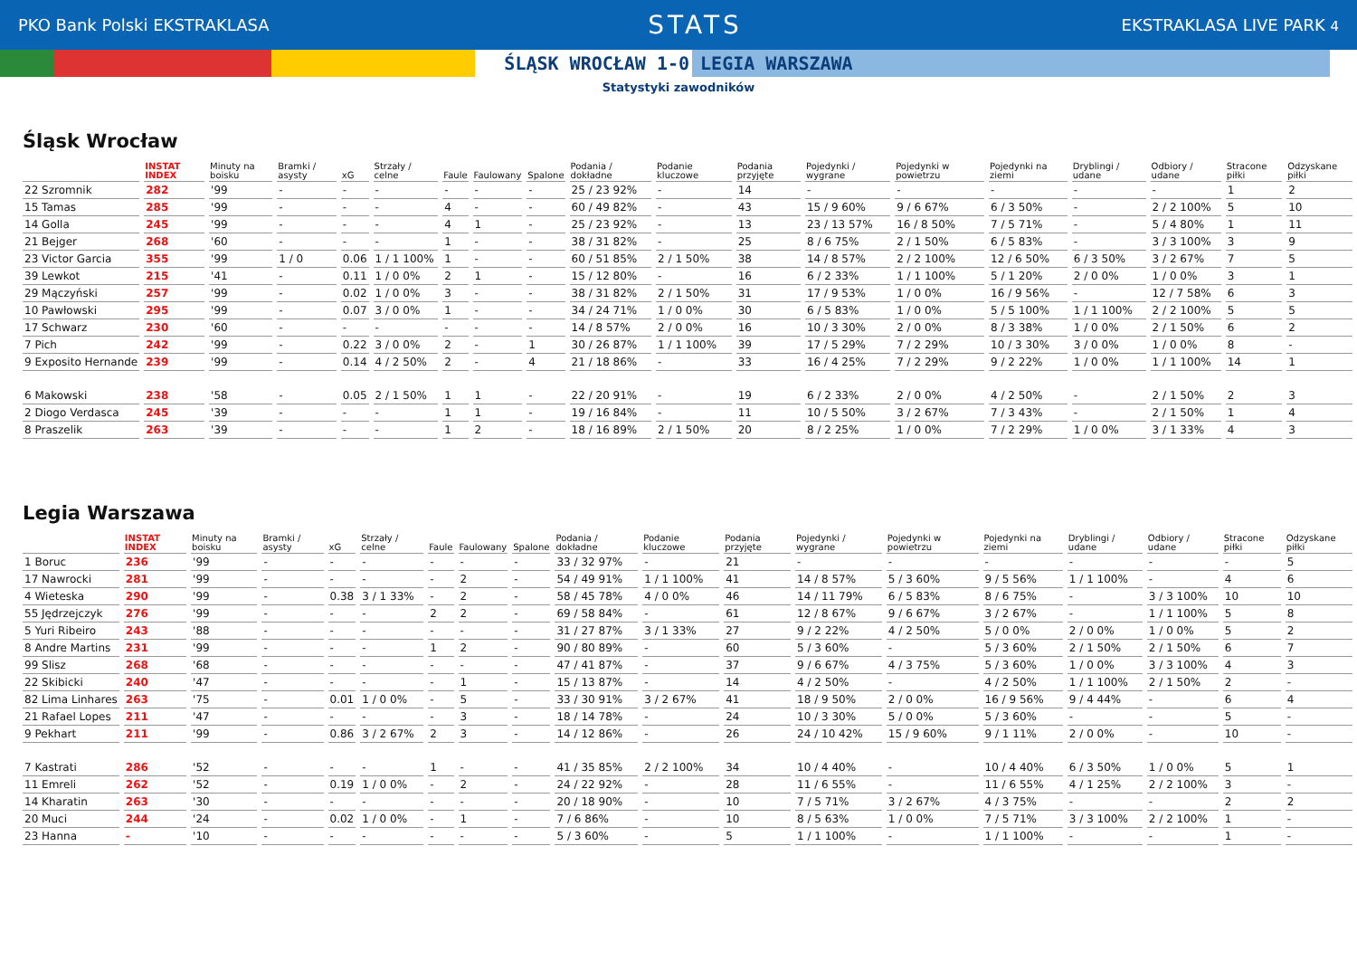PKO Bank Polski EKSTRAKLASA STATS EKSTRAKLASA LIVE PARK 4
ŚLĄSK WROCŁAW 1-0 LEGIA WARSZAWA
Statystyki zawodników
Śląsk Wrocław
| | INSTAT INDEX | Minuty na boisku | Bramki / asysty | xG | Strzały / celne | Faule | Faulowany | Spalone | Podania / dokładne | Podanie kluczowe | Podania przyjęte | Pojedynki / wygrane | Pojedynki w powietrzu | Pojedynki na ziemi | Dryblingi / udane | Odbiory / udane | Stracone piłki | Odzyskane piłki |
| --- | --- | --- | --- | --- | --- | --- | --- | --- | --- | --- | --- | --- | --- | --- | --- | --- | --- | --- |
| 22 Szromnik | 282 | '99 | - | - | - | - | - | - | 25 / 23 92% | - | 14 | - | - | - | - | - | 1 | 2 |
| 15 Tamas | 285 | '99 | - | - | - | 4 | - | - | 60 / 49 82% | - | 43 | 15 / 9 60% | 9 / 6 67% | 6 / 3 50% | - | 2 / 2 100% | 5 | 10 |
| 14 Golla | 245 | '99 | - | - | - | 4 | 1 | - | 25 / 23 92% | - | 13 | 23 / 13 57% | 16 / 8 50% | 7 / 5 71% | - | 5 / 4 80% | 1 | 11 |
| 21 Bejger | 268 | '60 | - | - | - | 1 | - | - | 38 / 31 82% | - | 25 | 8 / 6 75% | 2 / 1 50% | 6 / 5 83% | - | 3 / 3 100% | 3 | 9 |
| 23 Victor Garcia | 355 | '99 | 1 / 0 | 0.06 | 1 / 1 100% | 1 | - | - | 60 / 51 85% | 2 / 1 50% | 38 | 14 / 8 57% | 2 / 2 100% | 12 / 6 50% | 6 / 3 50% | 3 / 2 67% | 7 | 5 |
| 39 Lewkot | 215 | '41 | - | 0.11 | 1 / 0 0% | 2 | 1 | - | 15 / 12 80% | - | 16 | 6 / 2 33% | 1 / 1 100% | 5 / 1 20% | 2 / 0 0% | 1 / 0 0% | 3 | 1 |
| 29 Mączyński | 257 | '99 | - | 0.02 | 1 / 0 0% | 3 | - | - | 38 / 31 82% | 2 / 1 50% | 31 | 17 / 9 53% | 1 / 0 0% | 16 / 9 56% | - | 12 / 7 58% | 6 | 3 |
| 10 Pawłowski | 295 | '99 | - | 0.07 | 3 / 0 0% | 1 | - | - | 34 / 24 71% | 1 / 0 0% | 30 | 6 / 5 83% | 1 / 0 0% | 5 / 5 100% | 1 / 1 100% | 2 / 2 100% | 5 | 5 |
| 17 Schwarz | 230 | '60 | - | - | - | - | - | - | 14 / 8 57% | 2 / 0 0% | 16 | 10 / 3 30% | 2 / 0 0% | 8 / 3 38% | 1 / 0 0% | 2 / 1 50% | 6 | 2 |
| 7 Pich | 242 | '99 | - | 0.22 | 3 / 0 0% | 2 | - | 1 | 30 / 26 87% | 1 / 1 100% | 39 | 17 / 5 29% | 7 / 2 29% | 10 / 3 30% | 3 / 0 0% | 1 / 0 0% | 8 | - |
| 9 Exposito Hernande | 239 | '99 | - | 0.14 | 4 / 2 50% | 2 | - | 4 | 21 / 18 86% | - | 33 | 16 / 4 25% | 7 / 2 29% | 9 / 2 22% | 1 / 0 0% | 1 / 1 100% | 14 | 1 |
| 6 Makowski | 238 | '58 | - | 0.05 | 2 / 1 50% | 1 | 1 | - | 22 / 20 91% | - | 19 | 6 / 2 33% | 2 / 0 0% | 4 / 2 50% | - | 2 / 1 50% | 2 | 3 |
| 2 Diogo Verdasca | 245 | '39 | - | - | - | 1 | 1 | - | 19 / 16 84% | - | 11 | 10 / 5 50% | 3 / 2 67% | 7 / 3 43% | - | 2 / 1 50% | 1 | 4 |
| 8 Praszelik | 263 | '39 | - | - | - | 1 | 2 | - | 18 / 16 89% | 2 / 1 50% | 20 | 8 / 2 25% | 1 / 0 0% | 7 / 2 29% | 1 / 0 0% | 3 / 1 33% | 4 | 3 |
Legia Warszawa
| | INSTAT INDEX | Minuty na boisku | Bramki / asysty | xG | Strzały / celne | Faule | Faulowany | Spalone | Podania / dokładne | Podanie kluczowe | Podania przyjęte | Pojedynki / wygrane | Pojedynki w powietrzu | Pojedynki na ziemi | Dryblingi / udane | Odbiory / udane | Stracone piłki | Odzyskane piłki |
| --- | --- | --- | --- | --- | --- | --- | --- | --- | --- | --- | --- | --- | --- | --- | --- | --- | --- | --- |
| 1 Boruc | 236 | '99 | - | - | - | - | - | - | 33 / 32 97% | - | 21 | - | - | - | - | - | - | 5 |
| 17 Nawrocki | 281 | '99 | - | - | - | - | 2 | - | 54 / 49 91% | 1 / 1 100% | 41 | 14 / 8 57% | 5 / 3 60% | 9 / 5 56% | 1 / 1 100% | - | 4 | 6 |
| 4 Wieteska | 290 | '99 | - | 0.38 | 3 / 1 33% | - | 2 | - | 58 / 45 78% | 4 / 0 0% | 46 | 14 / 11 79% | 6 / 5 83% | 8 / 6 75% | - | 3 / 3 100% | 10 | 10 |
| 55 Jędrzejczyk | 276 | '99 | - | - | - | 2 | 2 | - | 69 / 58 84% | - | 61 | 12 / 8 67% | 9 / 6 67% | 3 / 2 67% | - | 1 / 1 100% | 5 | 8 |
| 5 Yuri Ribeiro | 243 | '88 | - | - | - | - | - | - | 31 / 27 87% | 3 / 1 33% | 27 | 9 / 2 22% | 4 / 2 50% | 5 / 0 0% | 2 / 0 0% | 1 / 0 0% | 5 | 2 |
| 8 Andre Martins | 231 | '99 | - | - | - | 1 | 2 | - | 90 / 80 89% | - | 60 | 5 / 3 60% | - | 5 / 3 60% | 2 / 1 50% | 2 / 1 50% | 6 | 7 |
| 99 Slisz | 268 | '68 | - | - | - | - | - | - | 47 / 41 87% | - | 37 | 9 / 6 67% | 4 / 3 75% | 5 / 3 60% | 1 / 0 0% | 3 / 3 100% | 4 | 3 |
| 22 Skibicki | 240 | '47 | - | - | - | - | 1 | - | 15 / 13 87% | - | 14 | 4 / 2 50% | - | 4 / 2 50% | 1 / 1 100% | 2 / 1 50% | 2 | - |
| 82 Lima Linhares | 263 | '75 | - | 0.01 | 1 / 0 0% | - | 5 | - | 33 / 30 91% | 3 / 2 67% | 41 | 18 / 9 50% | 2 / 0 0% | 16 / 9 56% | 9 / 4 44% | - | 6 | 4 |
| 21 Rafael Lopes | 211 | '47 | - | - | - | - | 3 | - | 18 / 14 78% | - | 24 | 10 / 3 30% | 5 / 0 0% | 5 / 3 60% | - | - | 5 | - |
| 9 Pekhart | 211 | '99 | - | 0.86 | 3 / 2 67% | 2 | 3 | - | 14 / 12 86% | - | 26 | 24 / 10 42% | 15 / 9 60% | 9 / 1 11% | 2 / 0 0% | - | 10 | - |
| 7 Kastrati | 286 | '52 | - | - | - | 1 | - | - | 41 / 35 85% | 2 / 2 100% | 34 | 10 / 4 40% | - | 10 / 4 40% | 6 / 3 50% | 1 / 0 0% | 5 | 1 |
| 11 Emreli | 262 | '52 | - | 0.19 | 1 / 0 0% | - | 2 | - | 24 / 22 92% | - | 28 | 11 / 6 55% | - | 11 / 6 55% | 4 / 1 25% | 2 / 2 100% | 3 | - |
| 14 Kharatin | 263 | '30 | - | - | - | - | - | - | 20 / 18 90% | - | 10 | 7 / 5 71% | 3 / 2 67% | 4 / 3 75% | - | - | 2 | 2 |
| 20 Muci | 244 | '24 | - | 0.02 | 1 / 0 0% | - | 1 | - | 7 / 6 86% | - | 10 | 8 / 5 63% | 1 / 0 0% | 7 / 5 71% | 3 / 3 100% | 2 / 2 100% | 1 | - |
| 23 Hanna | - | '10 | - | - | - | - | - | - | 5 / 3 60% | - | 5 | 1 / 1 100% | - | 1 / 1 100% | - | - | 1 | - |